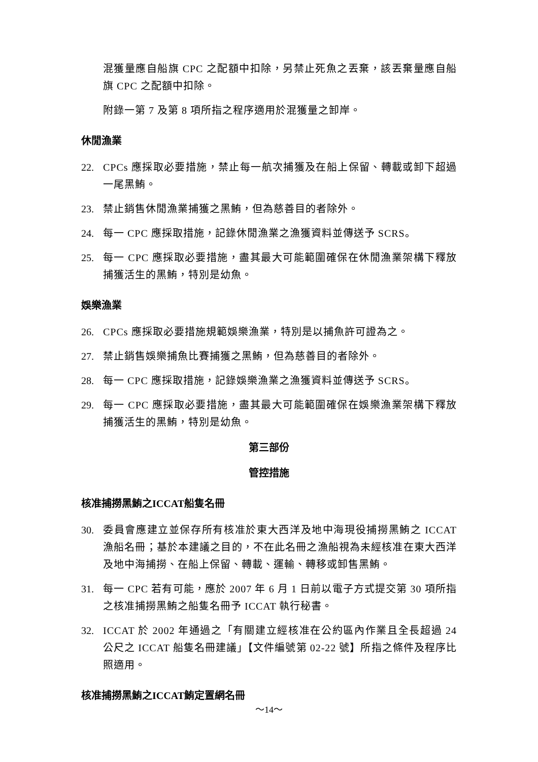混獲量應自船旗 CPC 之配額中扣除，另禁止死魚之丟棄，該丟棄量應自船旗 CPC 之配額中扣除。
附錄一第 7 及第 8 項所指之程序適用於混獲量之卸岸。
休閒漁業
22. CPCs 應採取必要措施，禁止每一航次捕獲及在船上保留、轉載或卸下超過一尾黑鮪。
23. 禁止銷售休閒漁業捕獲之黑鮪，但為慈善目的者除外。
24. 每一 CPC 應採取措施，記錄休閒漁業之漁獲資料並傳送予 SCRS。
25. 每一 CPC 應採取必要措施，盡其最大可能範圍確保在休閒漁業架構下釋放捕獲活生的黑鮪，特別是幼魚。
娛樂漁業
26. CPCs 應採取必要措施規範娛樂漁業，特別是以捕魚許可證為之。
27. 禁止銷售娛樂捕魚比賽捕獲之黑鮪，但為慈善目的者除外。
28. 每一 CPC 應採取措施，記錄娛樂漁業之漁獲資料並傳送予 SCRS。
29. 每一 CPC 應採取必要措施，盡其最大可能範圍確保在娛樂漁業架構下釋放捕獲活生的黑鮪，特別是幼魚。
第三部份
管控措施
核准捕撈黑鮪之ICCAT船隻名冊
30. 委員會應建立並保存所有核准於東大西洋及地中海現役捕撈黑鮪之 ICCAT 漁船名冊；基於本建議之目的，不在此名冊之漁船視為未經核准在東大西洋及地中海捕撈、在船上保留、轉載、運輸、轉移或卸售黑鮪。
31. 每一 CPC 若有可能，應於 2007 年 6 月 1 日前以電子方式提交第 30 項所指之核准捕撈黑鮪之船隻名冊予 ICCAT 執行秘書。
32. ICCAT 於 2002 年通過之「有關建立經核准在公約區內作業且全長超過 24 公尺之 ICCAT 船隻名冊建議」【文件編號第 02-22 號】所指之條件及程序比照適用。
核准捕撈黑鮪之ICCAT鮪定置網名冊
～14～